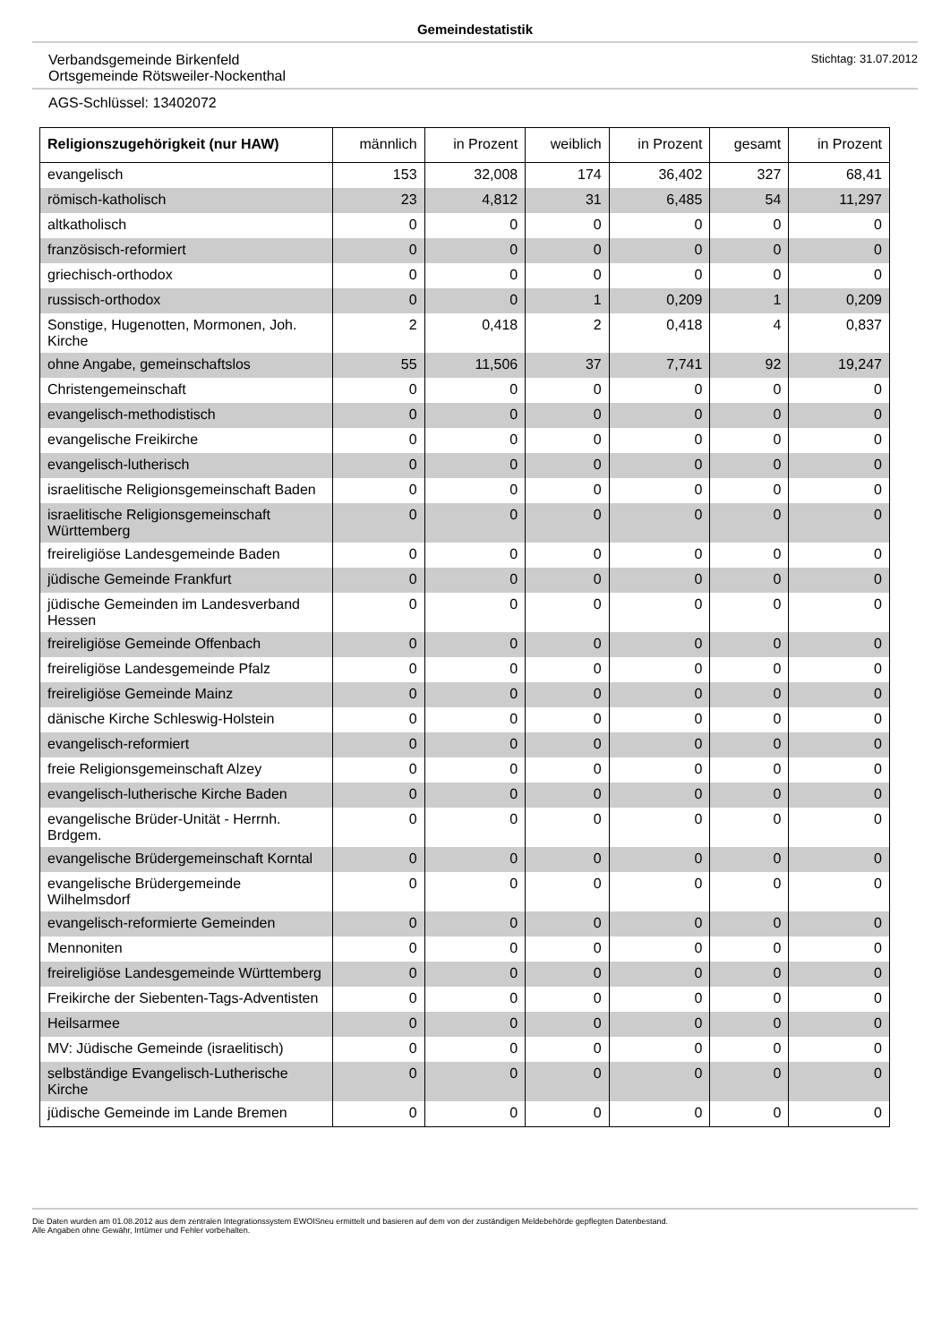Gemeindestatistik
Verbandsgemeinde Birkenfeld
Ortsgemeinde Rötsweiler-Nockenthal
Stichtag: 31.07.2012
AGS-Schlüssel: 13402072
| Religionszugehörigkeit (nur HAW) | männlich | in Prozent | weiblich | in Prozent | gesamt | in Prozent |
| --- | --- | --- | --- | --- | --- | --- |
| evangelisch | 153 | 32,008 | 174 | 36,402 | 327 | 68,41 |
| römisch-katholisch | 23 | 4,812 | 31 | 6,485 | 54 | 11,297 |
| altkatholisch | 0 | 0 | 0 | 0 | 0 | 0 |
| französisch-reformiert | 0 | 0 | 0 | 0 | 0 | 0 |
| griechisch-orthodox | 0 | 0 | 0 | 0 | 0 | 0 |
| russisch-orthodox | 0 | 0 | 1 | 0,209 | 1 | 0,209 |
| Sonstige, Hugenotten, Mormonen, Joh. Kirche | 2 | 0,418 | 2 | 0,418 | 4 | 0,837 |
| ohne Angabe, gemeinschaftslos | 55 | 11,506 | 37 | 7,741 | 92 | 19,247 |
| Christengemeinschaft | 0 | 0 | 0 | 0 | 0 | 0 |
| evangelisch-methodistisch | 0 | 0 | 0 | 0 | 0 | 0 |
| evangelische Freikirche | 0 | 0 | 0 | 0 | 0 | 0 |
| evangelisch-lutherisch | 0 | 0 | 0 | 0 | 0 | 0 |
| israelitische Religionsgemeinschaft Baden | 0 | 0 | 0 | 0 | 0 | 0 |
| israelitische Religionsgemeinschaft Württemberg | 0 | 0 | 0 | 0 | 0 | 0 |
| freireligiöse Landesgemeinde Baden | 0 | 0 | 0 | 0 | 0 | 0 |
| jüdische Gemeinde Frankfurt | 0 | 0 | 0 | 0 | 0 | 0 |
| jüdische Gemeinden im Landesverband Hessen | 0 | 0 | 0 | 0 | 0 | 0 |
| freireligiöse Gemeinde Offenbach | 0 | 0 | 0 | 0 | 0 | 0 |
| freireligiöse Landesgemeinde Pfalz | 0 | 0 | 0 | 0 | 0 | 0 |
| freireligiöse Gemeinde Mainz | 0 | 0 | 0 | 0 | 0 | 0 |
| dänische Kirche Schleswig-Holstein | 0 | 0 | 0 | 0 | 0 | 0 |
| evangelisch-reformiert | 0 | 0 | 0 | 0 | 0 | 0 |
| freie Religionsgemeinschaft Alzey | 0 | 0 | 0 | 0 | 0 | 0 |
| evangelisch-lutherische Kirche Baden | 0 | 0 | 0 | 0 | 0 | 0 |
| evangelische Brüder-Unität - Herrnh. Brdgem. | 0 | 0 | 0 | 0 | 0 | 0 |
| evangelische Brüdergemeinschaft Korntal | 0 | 0 | 0 | 0 | 0 | 0 |
| evangelische Brüdergemeinde Wilhelmsdorf | 0 | 0 | 0 | 0 | 0 | 0 |
| evangelisch-reformierte Gemeinden | 0 | 0 | 0 | 0 | 0 | 0 |
| Mennoniten | 0 | 0 | 0 | 0 | 0 | 0 |
| freireligiöse Landesgemeinde Württemberg | 0 | 0 | 0 | 0 | 0 | 0 |
| Freikirche der Siebenten-Tags-Adventisten | 0 | 0 | 0 | 0 | 0 | 0 |
| Heilsarmee | 0 | 0 | 0 | 0 | 0 | 0 |
| MV: Jüdische Gemeinde (israelitisch) | 0 | 0 | 0 | 0 | 0 | 0 |
| selbständige Evangelisch-Lutherische Kirche | 0 | 0 | 0 | 0 | 0 | 0 |
| jüdische Gemeinde im Lande Bremen | 0 | 0 | 0 | 0 | 0 | 0 |
Die Daten wurden am 01.08.2012 aus dem zentralen Integrationssystem EWOISneu ermittelt und basieren auf dem von der zuständigen Meldebehörde gepflegten Datenbestand.
Alle Angaben ohne Gewähr, Irrtümer und Fehler vorbehalten.